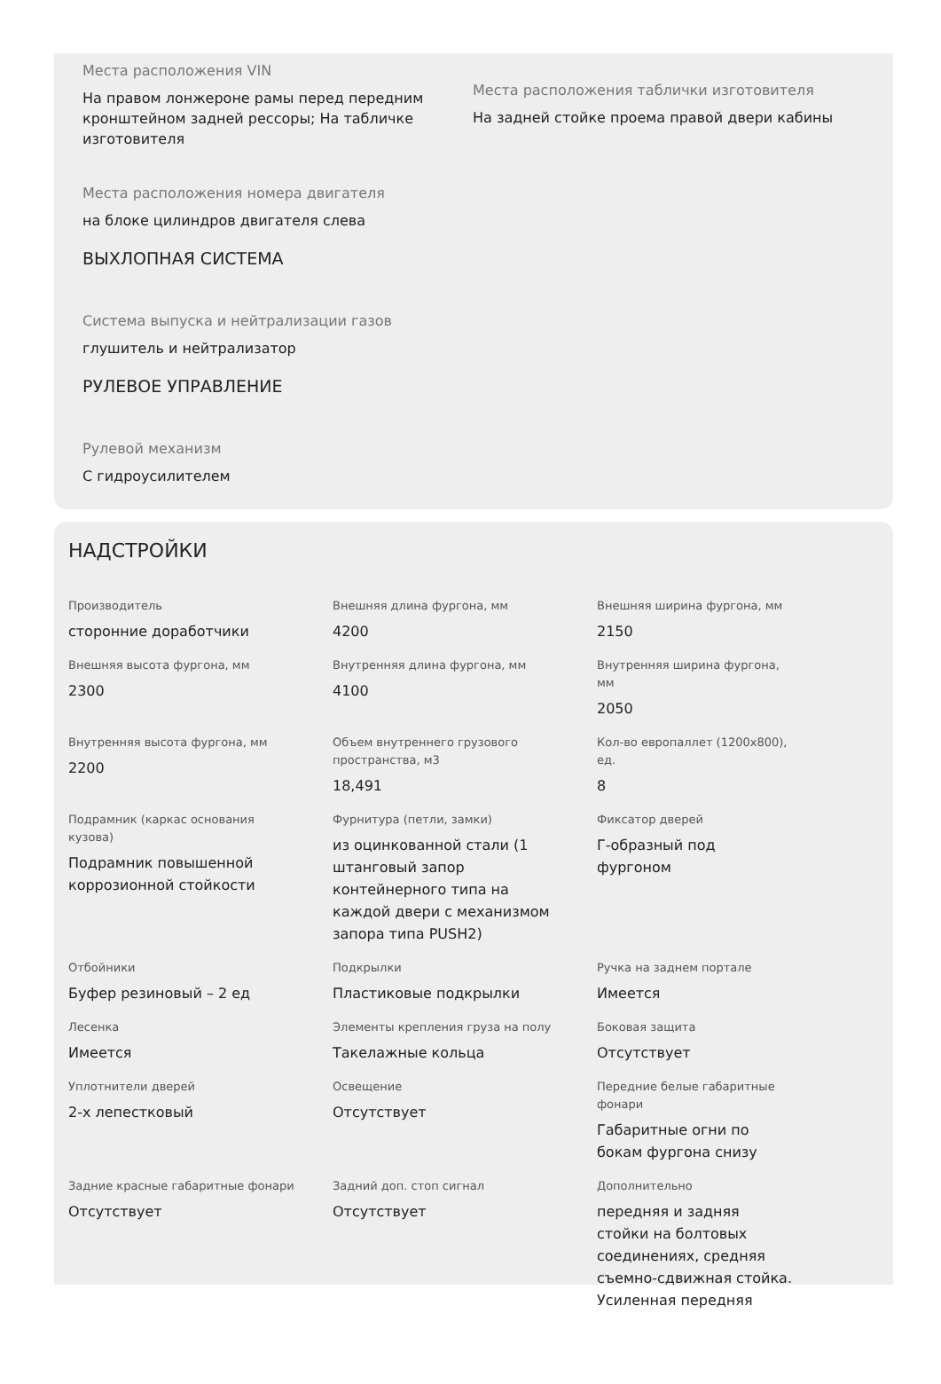Места расположения VIN
На правом лонжероне рамы перед передним кронштейном задней рессоры; На табличке изготовителя
Места расположения таблички изготовителя
На задней стойке проема правой двери кабины
Места расположения номера двигателя
на блоке цилиндров двигателя слева
ВЫХЛОПНАЯ СИСТЕМА
Система выпуска и нейтрализации газов
глушитель и нейтрализатор
РУЛЕВОЕ УПРАВЛЕНИЕ
Рулевой механизм
С гидроусилителем
НАДСТРОЙКИ
Производитель
сторонние доработчики
Внешняя длина фургона, мм
4200
Внешняя ширина фургона, мм
2150
Внешняя высота фургона, мм
2300
Внутренняя длина фургона, мм
4100
Внутренняя ширина фургона, мм
2050
Внутренняя высота фургона, мм
2200
Объем внутреннего грузового пространства, м3
18,491
Кол-во европаллет (1200x800), ед.
8
Подрамник (каркас основания кузова)
Подрамник повышенной коррозионной стойкости
Фурнитура (петли, замки)
из оцинкованной стали (1 штанговый запор контейнерного типа на каждой двери с механизмом запора типа PUSH2)
Фиксатор дверей
Г-образный под фургоном
Отбойники
Буфер резиновый – 2 ед
Подкрылки
Пластиковые подкрылки
Ручка на заднем портале
Имеется
Лесенка
Имеется
Элементы крепления груза на полу
Такелажные кольца
Боковая защита
Отсутствует
Уплотнители дверей
2-х лепестковый
Освещение
Отсутствует
Передние белые габаритные фонари
Габаритные огни по бокам фургона снизу
Задние красные габаритные фонари
Отсутствует
Задний доп. стоп сигнал
Отсутствует
Дополнительно
передняя и задняя стойки на болтовых соединениях, средняя съемно-сдвижная стойка. Усиленная передняя